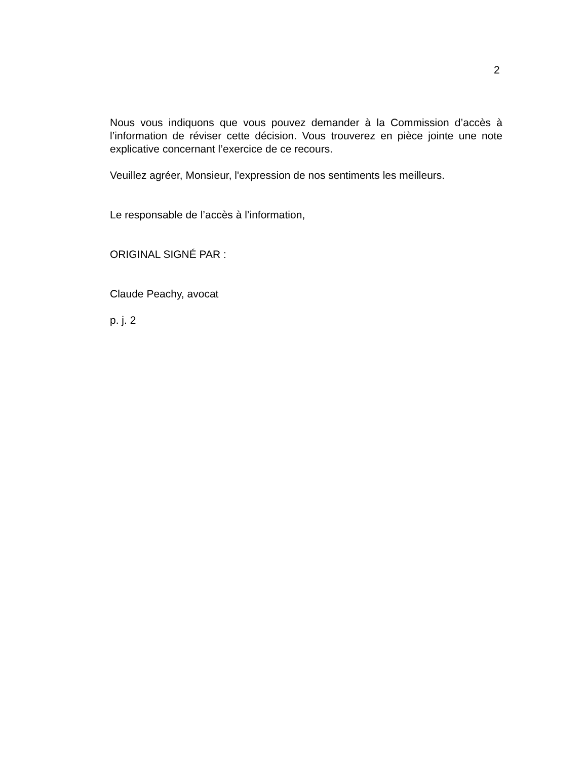2
Nous vous indiquons que vous pouvez demander à la Commission d’accès à l’information de réviser cette décision. Vous trouverez en pièce jointe une note explicative concernant l’exercice de ce recours.
Veuillez agréer, Monsieur, l'expression de nos sentiments les meilleurs.
Le responsable de l’accès à l’information,
ORIGINAL SIGNÉ PAR :
Claude Peachy, avocat
p. j. 2